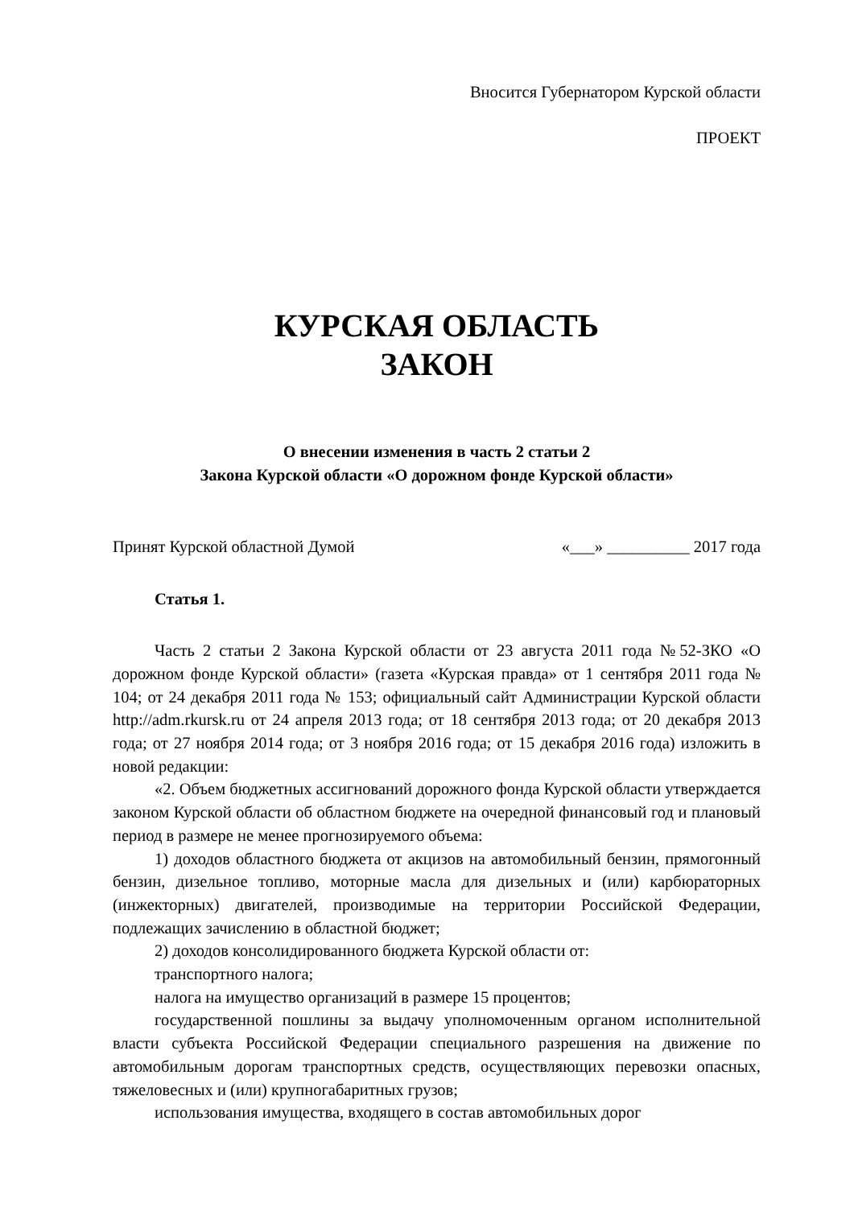Вносится Губернатором Курской области
ПРОЕКТ
КУРСКАЯ ОБЛАСТЬ
ЗАКОН
О внесении изменения в часть 2 статьи 2
Закона Курской области «О дорожном фонде Курской области»
Принят Курской областной Думой «___» __________ 2017 года
Статья 1.
Часть 2 статьи 2 Закона Курской области от 23 августа 2011 года №52-ЗКО «О дорожном фонде Курской области» (газета «Курская правда» от 1 сентября 2011 года № 104; от 24 декабря 2011 года № 153; официальный сайт Администрации Курской области http://adm.rkursk.ru от 24 апреля 2013 года; от 18 сентября 2013 года; от 20 декабря 2013 года; от 27 ноября 2014 года; от 3 ноября 2016 года; от 15 декабря 2016 года) изложить в новой редакции:
«2. Объем бюджетных ассигнований дорожного фонда Курской области утверждается законом Курской области об областном бюджете на очередной финансовый год и плановый период в размере не менее прогнозируемого объема:
1) доходов областного бюджета от акцизов на автомобильный бензин, прямогонный бензин, дизельное топливо, моторные масла для дизельных и (или) карбюраторных (инжекторных) двигателей, производимые на территории Российской Федерации, подлежащих зачислению в областной бюджет;
2) доходов консолидированного бюджета Курской области от:
транспортного налога;
налога на имущество организаций в размере 15 процентов;
государственной пошлины за выдачу уполномоченным органом исполнительной власти субъекта Российской Федерации специального разрешения на движение по автомобильным дорогам транспортных средств, осуществляющих перевозки опасных, тяжеловесных и (или) крупногабаритных грузов;
использования имущества, входящего в состав автомобильных дорог